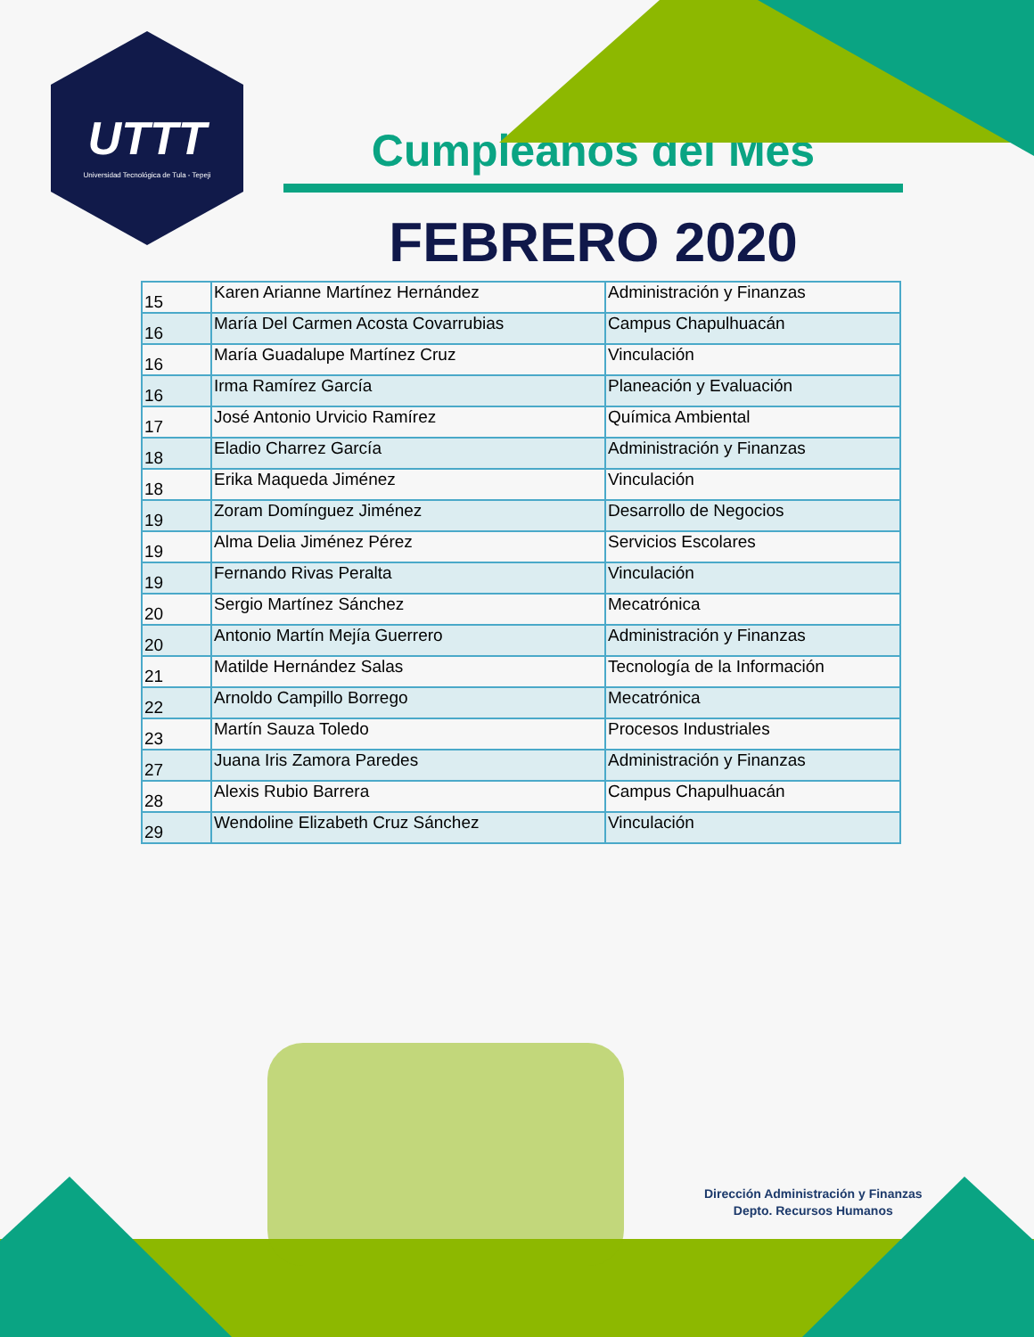UTTT
Universidad Tecnológica de Tula - Tepeji
Cumpleaños del Mes
FEBRERO 2020
| 15 | Karen Arianne Martínez Hernández | Administración y Finanzas |
| 16 | María Del Carmen Acosta Covarrubias | Campus Chapulhuacán |
| 16 | María Guadalupe Martínez Cruz | Vinculación |
| 16 | Irma Ramírez García | Planeación y Evaluación |
| 17 | José Antonio Urvicio Ramírez | Química Ambiental |
| 18 | Eladio Charrez García | Administración y Finanzas |
| 18 | Erika Maqueda Jiménez | Vinculación |
| 19 | Zoram Domínguez Jiménez | Desarrollo de Negocios |
| 19 | Alma Delia Jiménez Pérez | Servicios Escolares |
| 19 | Fernando Rivas Peralta | Vinculación |
| 20 | Sergio Martínez Sánchez | Mecatrónica |
| 20 | Antonio Martín Mejía Guerrero | Administración y Finanzas |
| 21 | Matilde Hernández Salas | Tecnología de la Información |
| 22 | Arnoldo Campillo Borrego | Mecatrónica |
| 23 | Martín Sauza Toledo | Procesos Industriales |
| 27 | Juana Iris Zamora Paredes | Administración y Finanzas |
| 28 | Alexis Rubio Barrera | Campus Chapulhuacán |
| 29 | Wendoline Elizabeth Cruz Sánchez | Vinculación |
Dirección Administración y Finanzas
Depto. Recursos Humanos